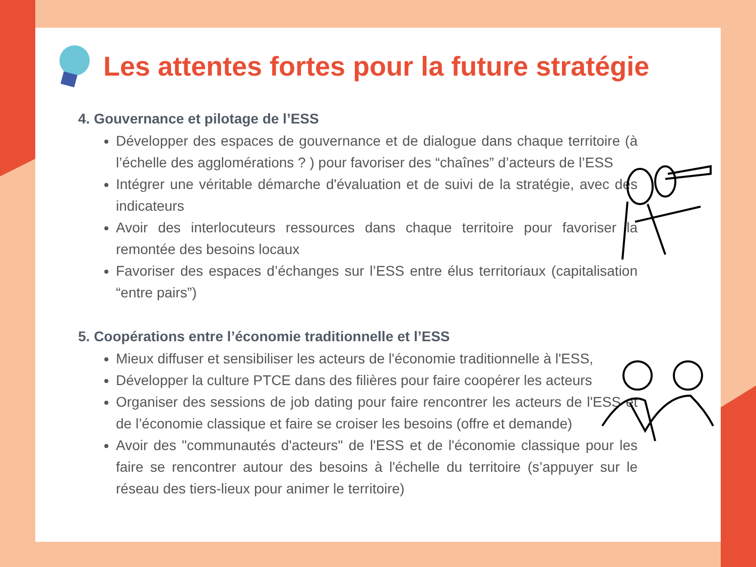Les attentes fortes pour la future stratégie
4. Gouvernance et pilotage de l’ESS
Développer des espaces de gouvernance et de dialogue dans chaque territoire (à l’échelle des agglomérations ? ) pour favoriser des “chaînes” d’acteurs de l’ESS
Intégrer une véritable démarche d'évaluation et de suivi de la stratégie, avec des indicateurs
Avoir des interlocuteurs ressources dans chaque territoire pour favoriser la remontée des besoins locaux
Favoriser des espaces d’échanges sur l’ESS entre élus territoriaux (capitalisation “entre pairs”)
5. Coopérations entre l’économie traditionnelle et l’ESS
Mieux diffuser et sensibiliser les acteurs de l'économie traditionnelle à l'ESS,
Développer la culture PTCE dans des filières pour faire coopérer les acteurs
Organiser des sessions de job dating pour faire rencontrer les acteurs de l'ESS et de l’économie classique et faire se croiser les besoins (offre et demande)
Avoir des "communautés d'acteurs" de l'ESS et de l'économie classique pour les faire se rencontrer autour des besoins à l'échelle du territoire (s’appuyer sur le réseau des tiers-lieux pour animer le territoire)